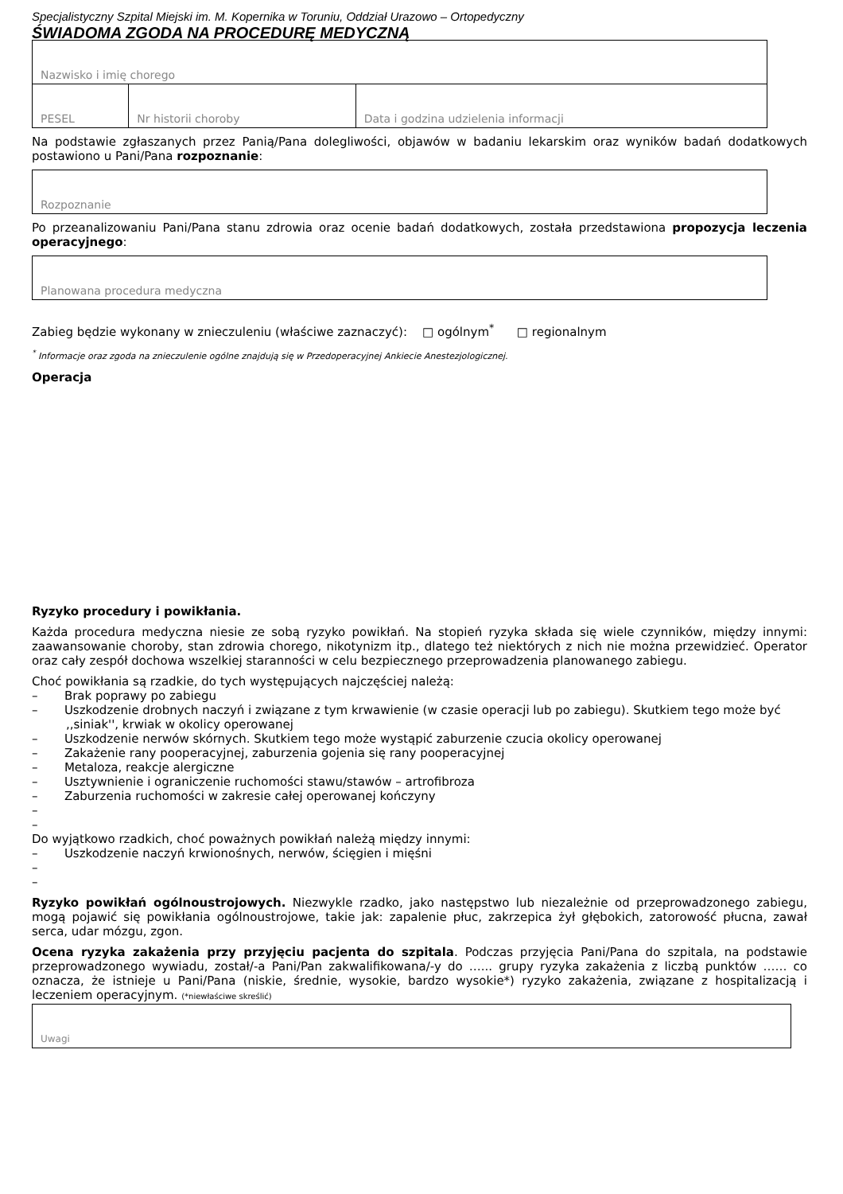Specjalistyczny Szpital Miejski im. M. Kopernika w Toruniu, Oddział Urazowo – Ortopedyczny
ŚWIADOMA ZGODA NA PROCEDURĘ MEDYCZNĄ
| Nazwisko i imię chorego | | |
| PESEL | Nr historii choroby | Data i godzina udzielenia informacji |
Na podstawie zgłaszanych przez Panią/Pana dolegliwości, objawów w badaniu lekarskim oraz wyników badań dodatkowych postawiono u Pani/Pana rozpoznanie:
| Rozpoznanie |
Po przeanalizowaniu Pani/Pana stanu zdrowia oraz ocenie badań dodatkowych, została przedstawiona propozycja leczenia operacyjnego:
| Planowana procedura medyczna |
Zabieg będzie wykonany w znieczuleniu (właściwe zaznaczyć): □ ogólnym<sup>*</sup> □ regionalnym
<sup>*</sup> Informacje oraz zgoda na znieczulenie ogólne znajdują się w Przedoperacyjnej Ankiecie Anestezjologicznej.
Operacja
Ryzyko procedury i powikłania.
Każda procedura medyczna niesie ze sobą ryzyko powikłań. Na stopień ryzyka składa się wiele czynników, między innymi: zaawansowanie choroby, stan zdrowia chorego, nikotynizm itp., dlatego też niektórych z nich nie można przewidzieć. Operator oraz cały zespół dochowa wszelkiej staranności w celu bezpiecznego przeprowadzenia planowanego zabiegu.
Choć powikłania są rzadkie, do tych występujących najczęściej należą:
– Brak poprawy po zabiegu
– Uszkodzenie drobnych naczyń i związane z tym krwawienie (w czasie operacji lub po zabiegu). Skutkiem tego może być ,,siniak'', krwiak w okolicy operowanej
– Uszkodzenie nerwów skórnych. Skutkiem tego może wystąpić zaburzenie czucia okolicy operowanej
– Zakażenie rany pooperacyjnej, zaburzenia gojenia się rany pooperacyjnej
– Metaloza, reakcje alergiczne
– Usztywnienie i ograniczenie ruchomości stawu/stawów – artrofibroza
– Zaburzenia ruchomości w zakresie całej operowanej kończyny
–
–
Do wyjątkowo rzadkich, choć poważnych powikłań należą między innymi:
– Uszkodzenie naczyń krwionośnych, nerwów, ścięgien i mięśni
–
–
Ryzyko powikłań ogólnoustrojowych. Niezwykle rzadko, jako następstwo lub niezależnie od przeprowadzonego zabiegu, mogą pojawić się powikłania ogólnoustrojowe, takie jak: zapalenie płuc, zakrzepica żył głębokich, zatorowość płucna, zawał serca, udar mózgu, zgon.
Ocena ryzyka zakażenia przy przyjęciu pacjenta do szpitala. Podczas przyjęcia Pani/Pana do szpitala, na podstawie przeprowadzonego wywiadu, został/-a Pani/Pan zakwalifikowana/-y do …... grupy ryzyka zakażenia z liczbą punktów …… co oznacza, że istnieje u Pani/Pana (niskie, średnie, wysokie, bardzo wysokie*) ryzyko zakażenia, związane z hospitalizacją i leczeniem operacyjnym. (*niewłaściwe skreślić)
| Uwagi |